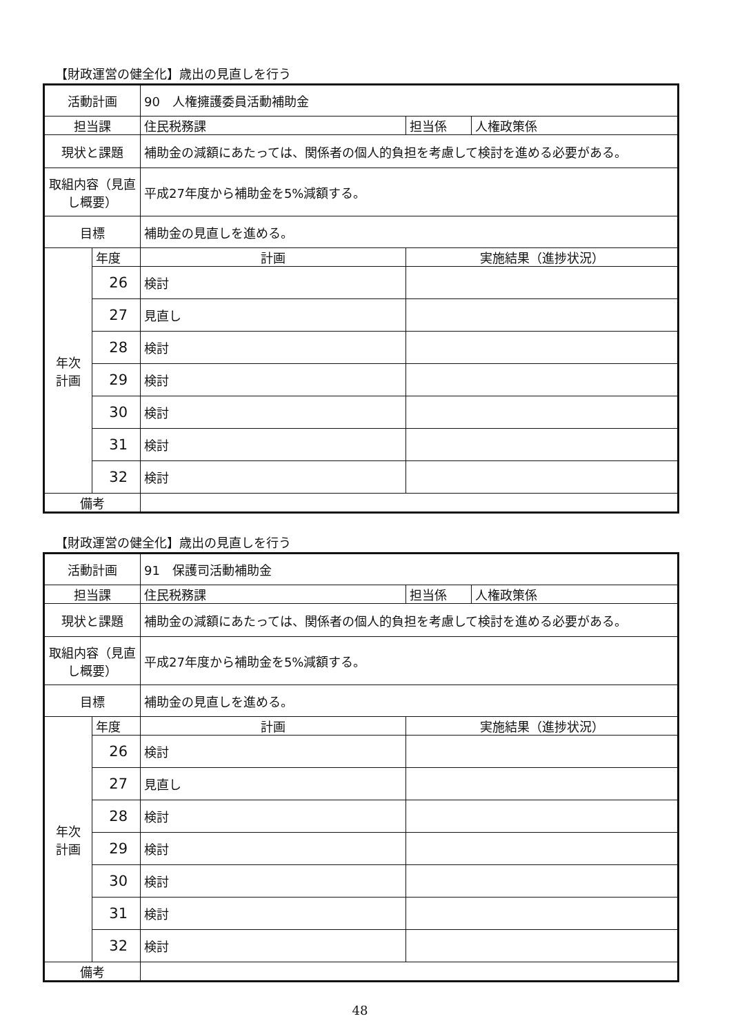【財政運営の健全化】歳出の見直しを行う
| 活動計画 | | 90 人権擁護委員活動補助金 | | |
| 担当課 | | 住民税務課 | 担当係 | 人権政策係 |
| 現状と課題 | | 補助金の減額にあたっては、関係者の個人的負担を考慮して検討を進める必要がある。 | | |
| 取組内容（見直し概要） | | 平成27年度から補助金を5%減額する。 | | |
| 目標 | | 補助金の見直しを進める。 | | |
| 年次 計画 | 年度 | 計画 | 実施結果（進捗状況） | |
| | 26 | 検討 | | |
| | 27 | 見直し | | |
| | 28 | 検討 | | |
| | 29 | 検討 | | |
| | 30 | 検討 | | |
| | 31 | 検討 | | |
| | 32 | 検討 | | |
| 備考 | | | | |
【財政運営の健全化】歳出の見直しを行う
| 活動計画 | | 91 保護司活動補助金 | | |
| 担当課 | | 住民税務課 | 担当係 | 人権政策係 |
| 現状と課題 | | 補助金の減額にあたっては、関係者の個人的負担を考慮して検討を進める必要がある。 | | |
| 取組内容（見直し概要） | | 平成27年度から補助金を5%減額する。 | | |
| 目標 | | 補助金の見直しを進める。 | | |
| 年次 計画 | 年度 | 計画 | 実施結果（進捗状況） | |
| | 26 | 検討 | | |
| | 27 | 見直し | | |
| | 28 | 検討 | | |
| | 29 | 検討 | | |
| | 30 | 検討 | | |
| | 31 | 検討 | | |
| | 32 | 検討 | | |
| 備考 | | | | |
48